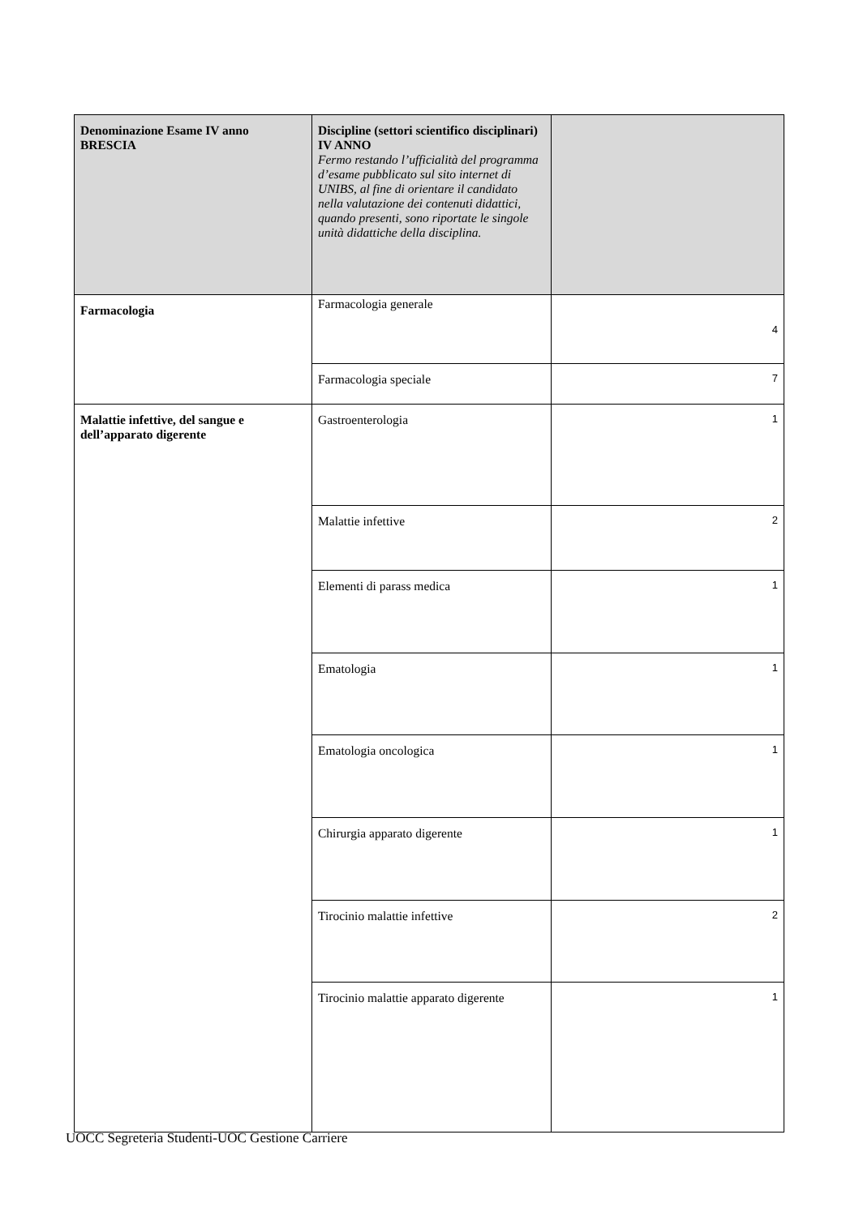| Denominazione Esame IV anno BRESCIA | Discipline (settori scientifico disciplinari) IV ANNO Fermo restando l’ufficialità del programma d’esame pubblicato sul sito internet di UNIBS, al fine di orientare il candidato nella valutazione dei contenuti didattici, quando presenti, sono riportate le singole unità didattiche della disciplina. | |
| --- | --- | --- |
| Farmacologia | Farmacologia generale | 4 |
| | Farmacologia speciale | 7 |
| Malattie infettive, del sangue e dell’apparato digerente | Gastroenterologia | 1 |
| | Malattie infettive | 2 |
| | Elementi di parass medica | 1 |
| | Ematologia | 1 |
| | Ematologia oncologica | 1 |
| | Chirurgia apparato digerente | 1 |
| | Tirocinio malattie infettive | 2 |
| | Tirocinio malattie apparato digerente | 1 |
UOCC Segreteria Studenti-UOC Gestione Carriere